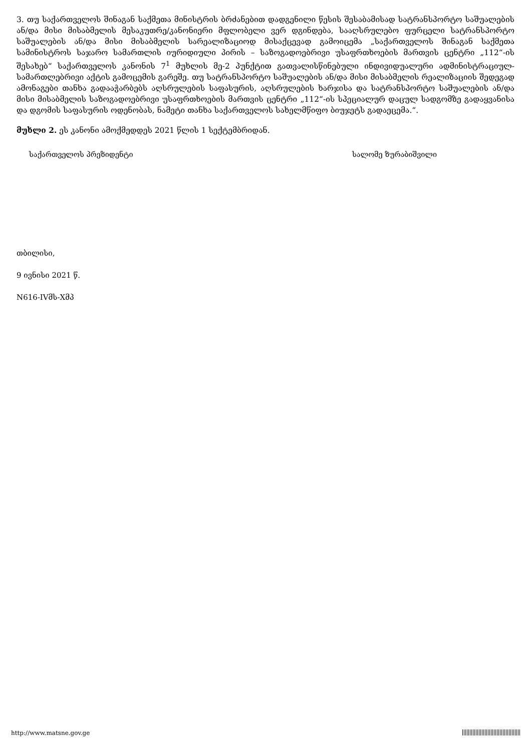3. თუ საქართველოს შინაგან საქმეთა მინისტრის ბრძანებით დადგენილი წესის შესაბამისად სატრანსპორტო საშუალების ან/და მისი მისაბმელის მესაკუთრე/კანონიერი მფლობელი ვერ დგინდება, სააღსრულებო ფურცელი სატრანსპორტო საშუალების ან/და მისი მისაბმელის სარეალიზაციოდ მისაქცევად გამოიცემა „საქართველოს შინაგან საქმეთა სამინისტროს საჯარო სამართლის იურიდიული პირის – საზოგადოებრივი უსაფრთხოების მართვის ცენტრი „112“-ის შესახებ“ საქართველოს კანონის 7<sup>1</sup> მუხლის მე-2 პუნქტით გათვალისწინებული ინდივიდუალური ადმინისტრაციულ- სამართლებრივი აქტის გამოცემის გარეშე. თუ სატრანსპორტო საშუალების ან/და მისი მისაბმელის რეალიზაციის შედეგად ამონაგები თანხა გადააჭარბებს აღსრულების საფასურის, აღსრულების ხარჯისა და სატრანსპორტო საშუალების ან/და მისი მისაბმელის საზოგადოებრივი უსაფრთხოების მართვის ცენტრი „112“-ის სპეციალურ დაცულ სადგომზე გადაყვანისა და დგომის საფასურის ოდენობას, ნამეტი თანხა საქართველოს სახელმწიფო ბიუჯეტს გადაეცემა.“.
მუხლი 2. ეს კანონი ამოქმედდეს 2021 წლის 1 სექტემბრიდან.
საქართველოს პრეზიდენტი სალომე ზურაბიშვილი
თბილისი,
9 ივნისი 2021 წ.
N616-IVმს-Xმპ
http://www.matsne.gov.ge